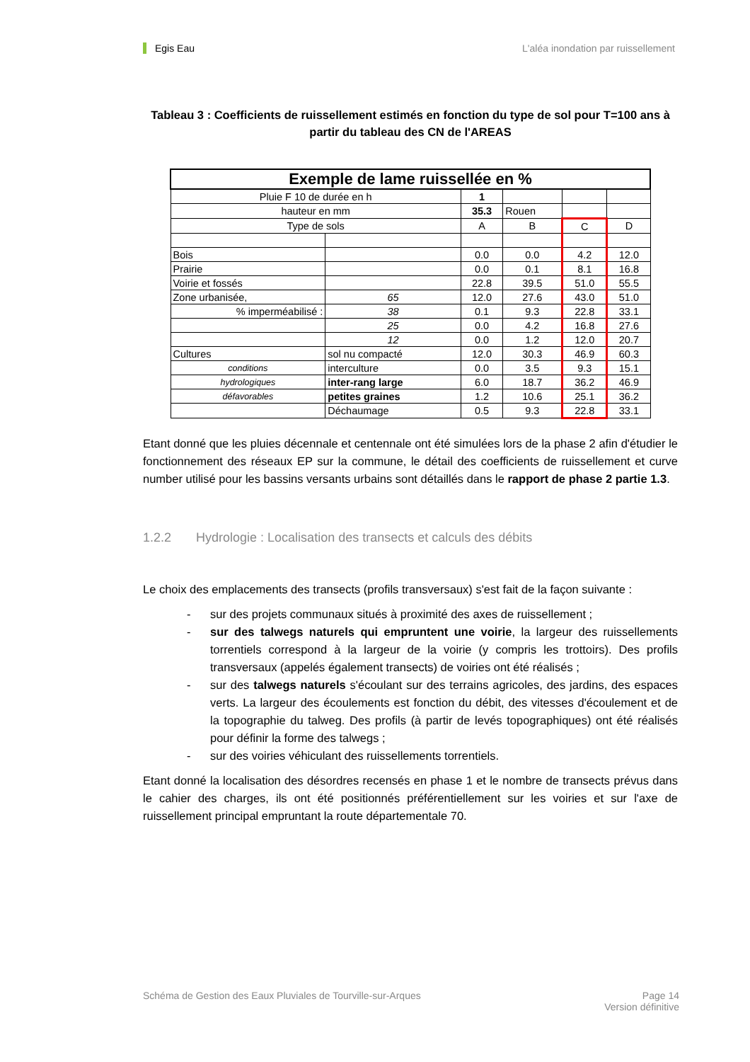Egis Eau L'aléa inondation par ruissellement
Tableau 3 : Coefficients de ruissellement estimés en fonction du type de sol pour T=100 ans à partir du tableau des CN de l'AREAS
| Exemple de lame ruissellée en % | | | | | |
| Pluie F 10 de durée en h | | 1 | | | |
| hauteur en mm | | 35.3 | Rouen | | |
| Type de sols | | A | B | C | D |
| Bois | | 0.0 | 0.0 | 4.2 | 12.0 |
| Prairie | | 0.0 | 0.1 | 8.1 | 16.8 |
| Voirie et fossés | | 22.8 | 39.5 | 51.0 | 55.5 |
| Zone urbanisée, | 65 | 12.0 | 27.6 | 43.0 | 51.0 |
| % imperméabilisé : | 38 | 0.1 | 9.3 | 22.8 | 33.1 |
| | 25 | 0.0 | 4.2 | 16.8 | 27.6 |
| | 12 | 0.0 | 1.2 | 12.0 | 20.7 |
| Cultures | sol nu compacté | 12.0 | 30.3 | 46.9 | 60.3 |
| conditions | interculture | 0.0 | 3.5 | 9.3 | 15.1 |
| hydrologiques | inter-rang large | 6.0 | 18.7 | 36.2 | 46.9 |
| défavorables | petites graines | 1.2 | 10.6 | 25.1 | 36.2 |
| | Déchaumage | 0.5 | 9.3 | 22.8 | 33.1 |
Etant donné que les pluies décennale et centennale ont été simulées lors de la phase 2 afin d'étudier le fonctionnement des réseaux EP sur la commune, le détail des coefficients de ruissellement et curve number utilisé pour les bassins versants urbains sont détaillés dans le rapport de phase 2 partie 1.3.
1.2.2 Hydrologie : Localisation des transects et calculs des débits
Le choix des emplacements des transects (profils transversaux) s'est fait de la façon suivante :
- sur des projets communaux situés à proximité des axes de ruissellement ;
- sur des talwegs naturels qui empruntent une voirie, la largeur des ruissellements torrentiels correspond à la largeur de la voirie (y compris les trottoirs). Des profils transversaux (appelés également transects) de voiries ont été réalisés ;
- sur des talwegs naturels s'écoulant sur des terrains agricoles, des jardins, des espaces verts. La largeur des écoulements est fonction du débit, des vitesses d'écoulement et de la topographie du talweg. Des profils (à partir de levés topographiques) ont été réalisés pour définir la forme des talwegs ;
- sur des voiries véhiculant des ruissellements torrentiels.
Etant donné la localisation des désordres recensés en phase 1 et le nombre de transects prévus dans le cahier des charges, ils ont été positionnés préférentiellement sur les voiries et sur l'axe de ruissellement principal empruntant la route départementale 70.
Schéma de Gestion des Eaux Pluviales de Tourville-sur-Arques Page 14
Version définitive